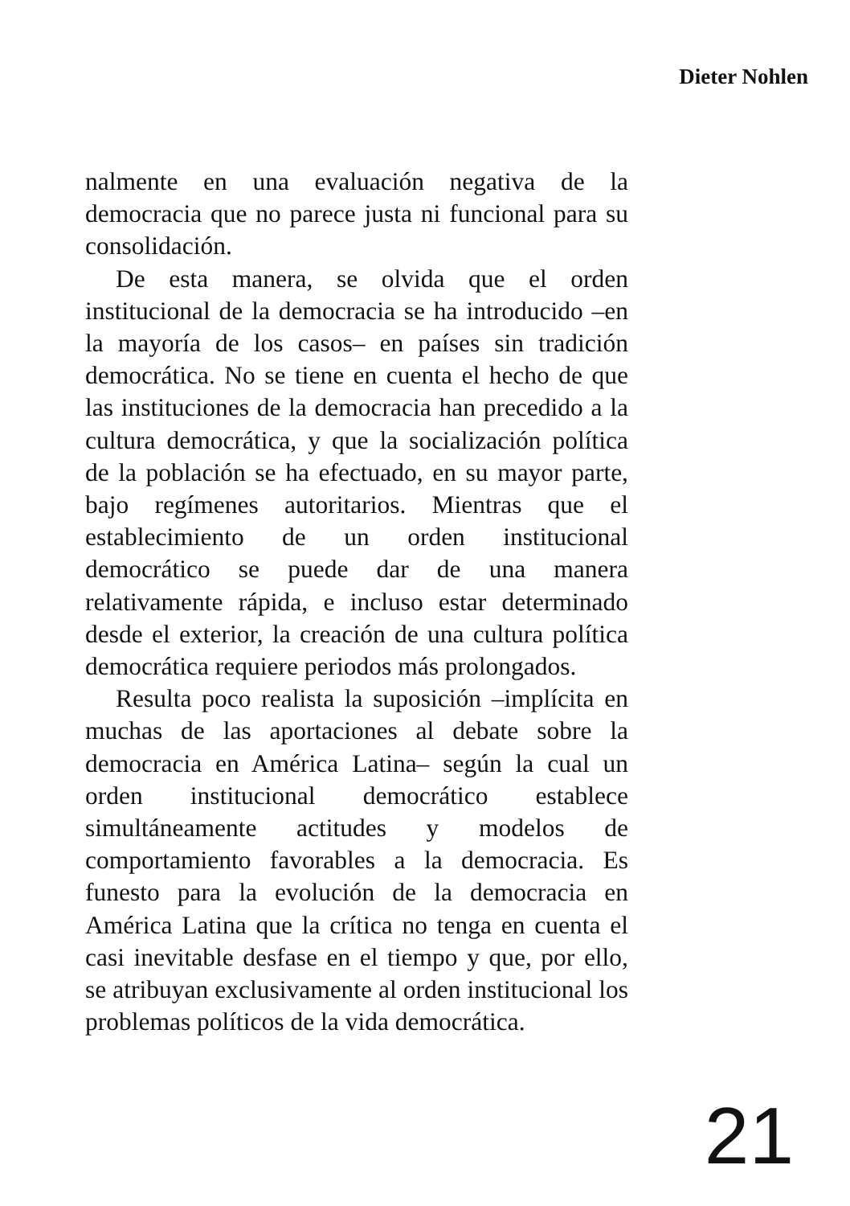Dieter Nohlen
nalmente en una evaluación negativa de la democracia que no parece justa ni funcional para su consolidación.
De esta manera, se olvida que el orden institucional de la democracia se ha introducido –en la mayoría de los casos– en países sin tradición democrática. No se tiene en cuenta el hecho de que las instituciones de la democracia han precedido a la cultura democrática, y que la socialización política de la población se ha efectuado, en su mayor parte, bajo regímenes autoritarios. Mientras que el establecimiento de un orden institucional democrático se puede dar de una manera relativamente rápida, e incluso estar determinado desde el exterior, la creación de una cultura política democrática requiere periodos más prolongados.
Resulta poco realista la suposición –implícita en muchas de las aportaciones al debate sobre la democracia en América Latina– según la cual un orden institucional democrático establece simultáneamente actitudes y modelos de comportamiento favorables a la democracia. Es funesto para la evolución de la democracia en América Latina que la crítica no tenga en cuenta el casi inevitable desfase en el tiempo y que, por ello, se atribuyan exclusivamente al orden institucional los problemas políticos de la vida democrática.
21